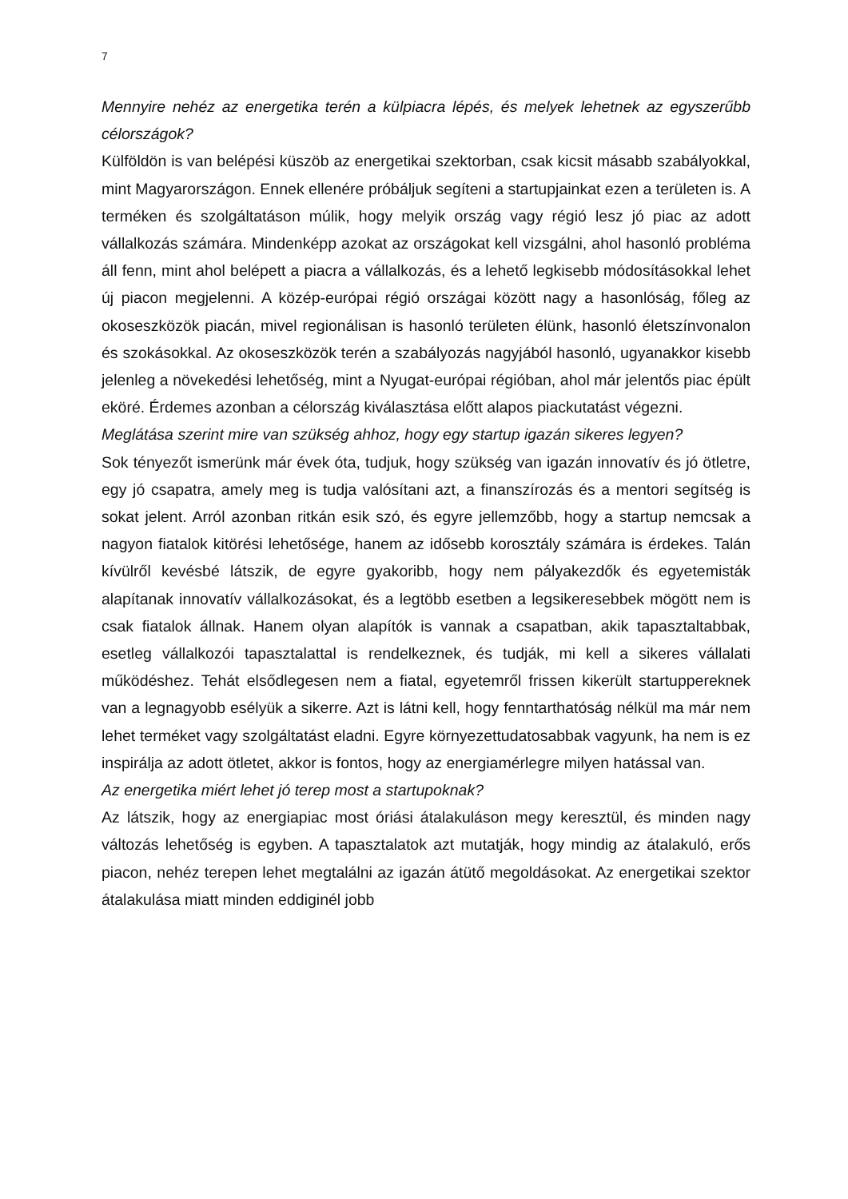7
Mennyire nehéz az energetika terén a külpiacra lépés, és melyek lehetnek az egyszerűbb célországok?
Külföldön is van belépési küszöb az energetikai szektorban, csak kicsit másabb szabályokkal, mint Magyarországon. Ennek ellenére próbáljuk segíteni a startupjainkat ezen a területen is. A terméken és szolgáltatáson múlik, hogy melyik ország vagy régió lesz jó piac az adott vállalkozás számára. Mindenképp azokat az országokat kell vizsgálni, ahol hasonló probléma áll fenn, mint ahol belépett a piacra a vállalkozás, és a lehető legkisebb módosításokkal lehet új piacon megjelenni. A közép-európai régió országai között nagy a hasonlóság, főleg az okoseszközök piacán, mivel regionálisan is hasonló területen élünk, hasonló életszínvonalon és szokásokkal. Az okoseszközök terén a szabályozás nagyjából hasonló, ugyanakkor kisebb jelenleg a növekedési lehetőség, mint a Nyugat-európai régióban, ahol már jelentős piac épült eköré. Érdemes azonban a célország kiválasztása előtt alapos piackutatást végezni.
Meglátása szerint mire van szükség ahhoz, hogy egy startup igazán sikeres legyen?
Sok tényezőt ismerünk már évek óta, tudjuk, hogy szükség van igazán innovatív és jó ötletre, egy jó csapatra, amely meg is tudja valósítani azt, a finanszírozás és a mentori segítség is sokat jelent. Arról azonban ritkán esik szó, és egyre jellemzőbb, hogy a startup nemcsak a nagyon fiatalok kitörési lehetősége, hanem az idősebb korosztály számára is érdekes. Talán kívülről kevésbé látszik, de egyre gyakoribb, hogy nem pályakezdők és egyetemisták alapítanak innovatív vállalkozásokat, és a legtöbb esetben a legsikeresebbek mögött nem is csak fiatalok állnak. Hanem olyan alapítók is vannak a csapatban, akik tapasztaltabbak, esetleg vállalkozói tapasztalattal is rendelkeznek, és tudják, mi kell a sikeres vállalati működéshez. Tehát elsődlegesen nem a fiatal, egyetemről frissen kikerült startuppereknek van a legnagyobb esélyük a sikerre. Azt is látni kell, hogy fenntarthatóság nélkül ma már nem lehet terméket vagy szolgáltatást eladni. Egyre környezettudatosabbak vagyunk, ha nem is ez inspirálja az adott ötletet, akkor is fontos, hogy az energiamérlegre milyen hatással van.
Az energetika miért lehet jó terep most a startupoknak?
Az látszik, hogy az energiapiac most óriási átalakuláson megy keresztül, és minden nagy változás lehetőség is egyben. A tapasztalatok azt mutatják, hogy mindig az átalakuló, erős piacon, nehéz terepen lehet megtalálni az igazán átütő megoldásokat. Az energetikai szektor átalakulása miatt minden eddiginél jobb